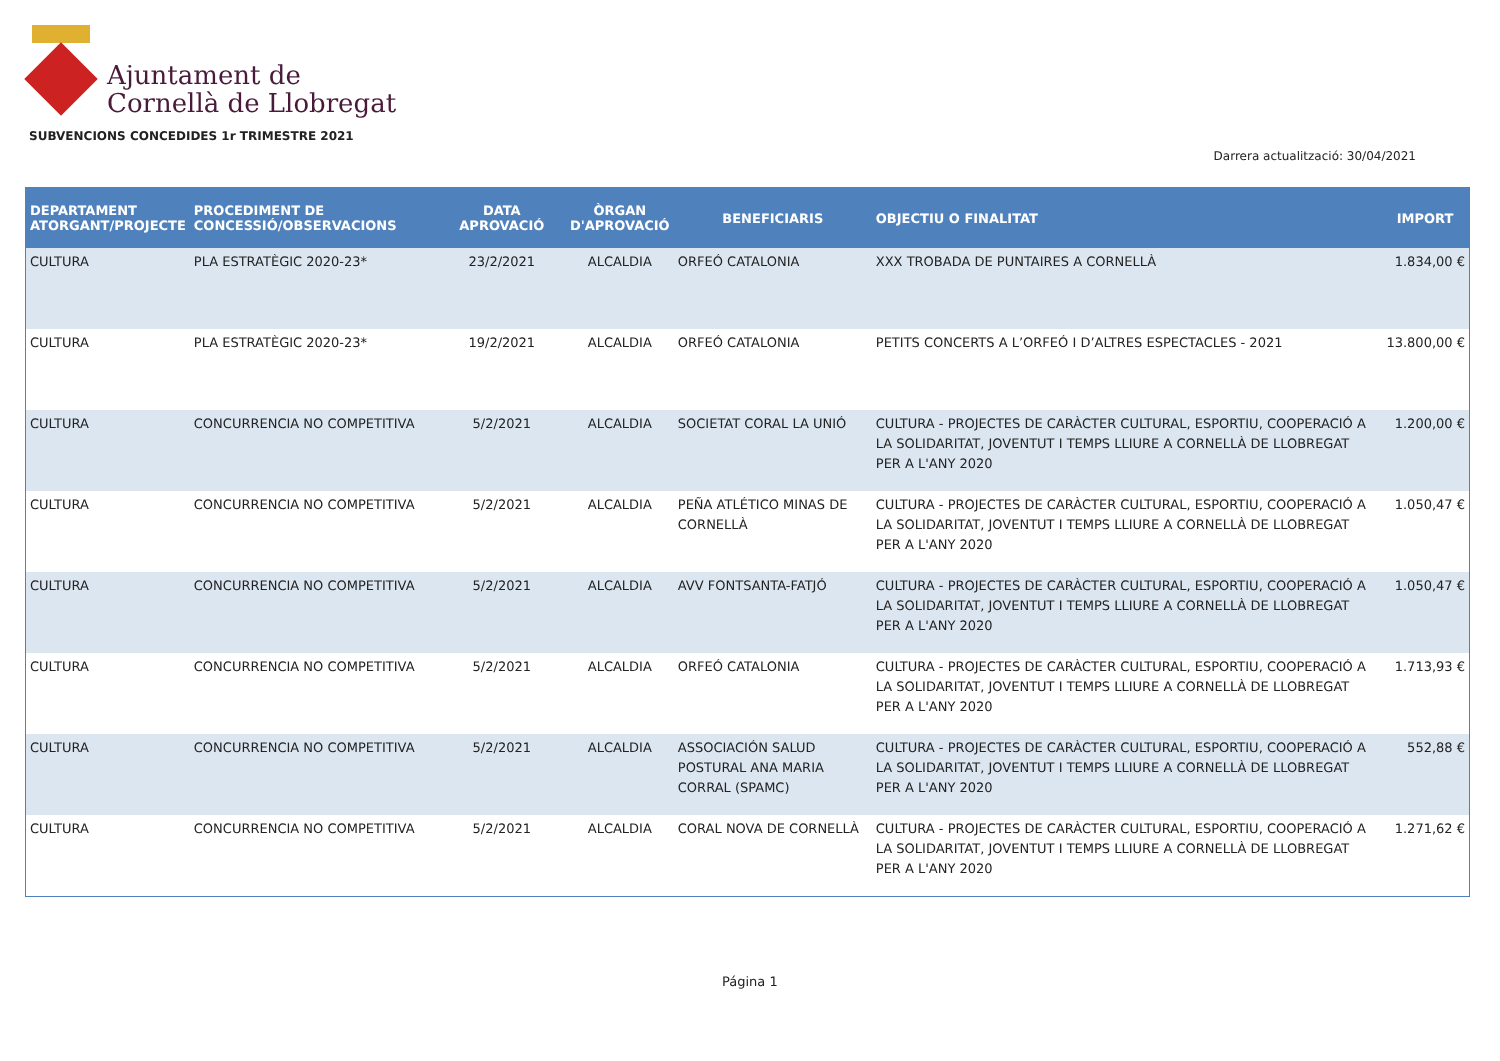Ajuntament de
Cornellà de Llobregat
SUBVENCIONS CONCEDIDES 1r TRIMESTRE 2021
Darrera actualització: 30/04/2021
| DEPARTAMENT ATORGANT/PROJECTE | PROCEDIMENT DE CONCESSIÓ/OBSERVACIONS | DATA APROVACIÓ | ÒRGAN D'APROVACIÓ | BENEFICIARIS | OBJECTIU O FINALITAT | IMPORT |
| --- | --- | --- | --- | --- | --- | --- |
| CULTURA | PLA ESTRATÈGIC 2020-23* | 23/2/2021 | ALCALDIA | ORFEÓ CATALONIA | XXX TROBADA DE PUNTAIRES A CORNELLÀ | 1.834,00 € |
| CULTURA | PLA ESTRATÈGIC 2020-23* | 19/2/2021 | ALCALDIA | ORFEÓ CATALONIA | PETITS CONCERTS A L’ORFEÓ I D’ALTRES ESPECTACLES - 2021 | 13.800,00 € |
| CULTURA | CONCURRENCIA NO COMPETITIVA | 5/2/2021 | ALCALDIA | SOCIETAT CORAL LA UNIÓ | CULTURA - PROJECTES DE CARÀCTER CULTURAL, ESPORTIU, COOPERACIÓ A LA SOLIDARITAT, JOVENTUT I TEMPS LLIURE A CORNELLÀ DE LLOBREGAT PER A L'ANY 2020 | 1.200,00 € |
| CULTURA | CONCURRENCIA NO COMPETITIVA | 5/2/2021 | ALCALDIA | PEÑA ATLÉTICO MINAS DE CORNELLÀ | CULTURA - PROJECTES DE CARÀCTER CULTURAL, ESPORTIU, COOPERACIÓ A LA SOLIDARITAT, JOVENTUT I TEMPS LLIURE A CORNELLÀ DE LLOBREGAT PER A L'ANY 2020 | 1.050,47 € |
| CULTURA | CONCURRENCIA NO COMPETITIVA | 5/2/2021 | ALCALDIA | AVV FONTSANTA-FATJÓ | CULTURA - PROJECTES DE CARÀCTER CULTURAL, ESPORTIU, COOPERACIÓ A LA SOLIDARITAT, JOVENTUT I TEMPS LLIURE A CORNELLÀ DE LLOBREGAT PER A L'ANY 2020 | 1.050,47 € |
| CULTURA | CONCURRENCIA NO COMPETITIVA | 5/2/2021 | ALCALDIA | ORFEÓ CATALONIA | CULTURA - PROJECTES DE CARÀCTER CULTURAL, ESPORTIU, COOPERACIÓ A LA SOLIDARITAT, JOVENTUT I TEMPS LLIURE A CORNELLÀ DE LLOBREGAT PER A L'ANY 2020 | 1.713,93 € |
| CULTURA | CONCURRENCIA NO COMPETITIVA | 5/2/2021 | ALCALDIA | ASSOCIACIÓN SALUD POSTURAL ANA MARIA CORRAL (SPAMC) | CULTURA - PROJECTES DE CARÀCTER CULTURAL, ESPORTIU, COOPERACIÓ A LA SOLIDARITAT, JOVENTUT I TEMPS LLIURE A CORNELLÀ DE LLOBREGAT PER A L'ANY 2020 | 552,88 € |
| CULTURA | CONCURRENCIA NO COMPETITIVA | 5/2/2021 | ALCALDIA | CORAL NOVA DE CORNELLÀ | CULTURA - PROJECTES DE CARÀCTER CULTURAL, ESPORTIU, COOPERACIÓ A LA SOLIDARITAT, JOVENTUT I TEMPS LLIURE A CORNELLÀ DE LLOBREGAT PER A L'ANY 2020 | 1.271,62 € |
Página 1